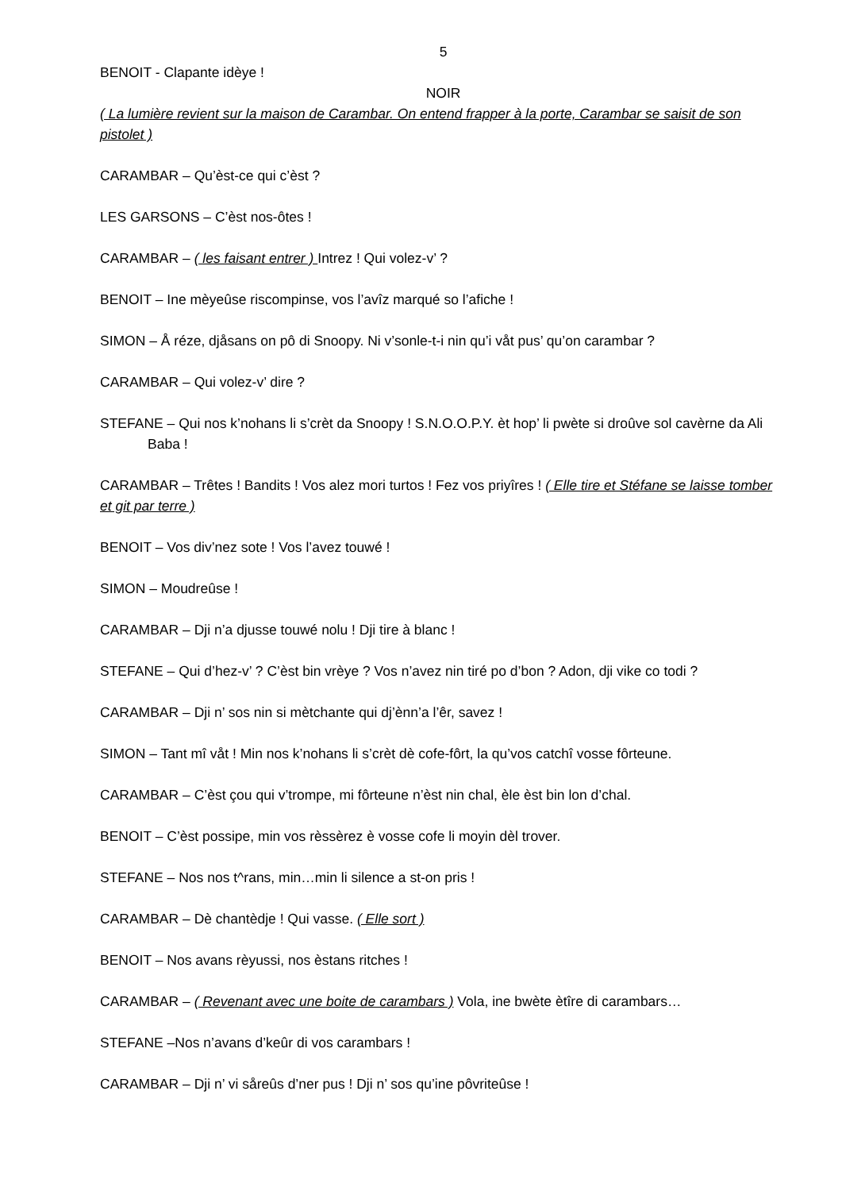5
BENOIT - Clapante idèye !
NOIR
( La lumière revient sur la maison de Carambar. On entend frapper à la porte, Carambar se saisit de son pistolet )
CARAMBAR – Qu’èst-ce qui c’èst ?
LES GARSONS – C’èst nos-ôtes !
CARAMBAR – ( les faisant entrer ) Intrez ! Qui volez-v’ ?
BENOIT – Ine mèyeûse riscompinse, vos l’avîz marqué so l’afiche !
SIMON – Å réze, djåsans on pô di Snoopy. Ni v’sonle-t-i nin qu’i våt pus’ qu’on carambar ?
CARAMBAR – Qui volez-v’ dire ?
STEFANE – Qui nos k’nohans li s’crèt da Snoopy ! S.N.O.O.P.Y. èt hop’ li pwète si droûve sol cavèrne da Ali Baba !
CARAMBAR – Trêtes ! Bandits ! Vos alez mori turtos ! Fez vos priyîres ! ( Elle tire et Stéfane se laisse tomber et git par terre )
BENOIT – Vos div’nez sote ! Vos l’avez touwé !
SIMON – Moudreûse !
CARAMBAR – Dji n’a djusse touwé nolu ! Dji tire à blanc !
STEFANE – Qui d’hez-v’ ? C’èst bin vrèye ? Vos n’avez nin tiré po d’bon ? Adon, dji vike co todi ?
CARAMBAR – Dji n’ sos nin si mètchante qui dj’ènn’a l’êr, savez !
SIMON – Tant mî våt ! Min nos k’nohans li s’crèt dè cofe-fôrt, la qu’vos catchî vosse fôrteune.
CARAMBAR – C’èst çou qui v’trompe, mi fôrteune n’èst nin chal, èle èst bin lon d’chal.
BENOIT – C’èst possipe, min vos rèssèrez è vosse cofe li moyin dèl trover.
STEFANE – Nos nos t^rans, min…min li silence a st-on pris !
CARAMBAR – Dè chantèdje ! Qui vasse. ( Elle sort )
BENOIT – Nos avans rèyussi, nos èstans ritches !
CARAMBAR – ( Revenant avec une boite de carambars ) Vola, ine bwète ètîre di carambars…
STEFANE –Nos n’avans d’keûr di vos carambars !
CARAMBAR – Dji n’ vi såreûs d’ner pus ! Dji n’ sos qu’ine pôvriteûse !